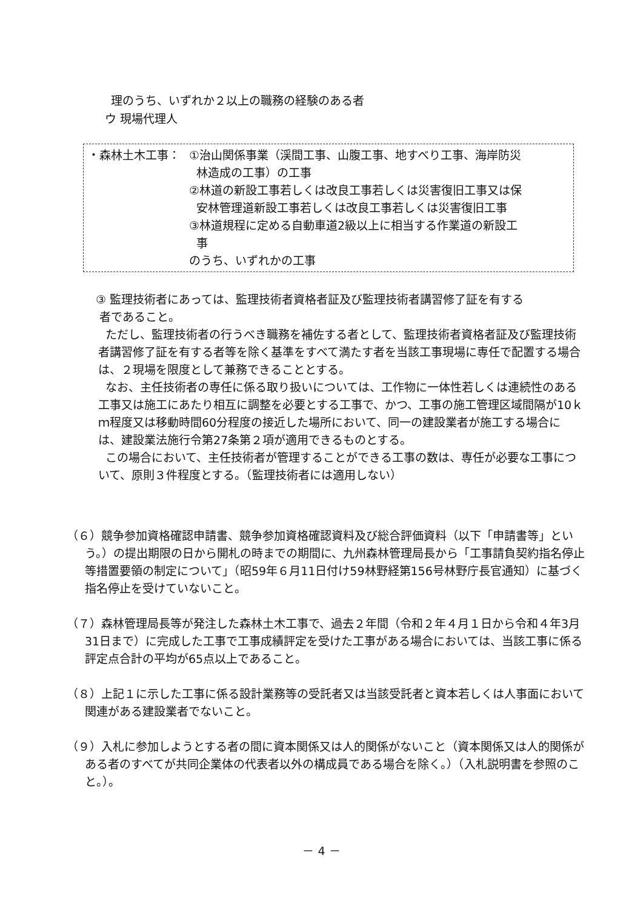理のうち、いずれか２以上の職務の経験のある者
ウ 現場代理人
・森林土木工事： ①治山関係事業（渓間工事、山腹工事、地すべり工事、海岸防災
林造成の工事）の工事
②林道の新設工事若しくは改良工事若しくは災害復旧工事又は保
安林管理道新設工事若しくは改良工事若しくは災害復旧工事
③林道規程に定める自動車道2級以上に相当する作業道の新設工
事
のうち、いずれかの工事
③ 監理技術者にあっては、監理技術者資格者証及び監理技術者講習修了証を有する
者であること。
ただし、監理技術者の行うべき職務を補佐する者として、監理技術者資格者証及び監理技術者講習修了証を有する者等を除く基準をすべて満たす者を当該工事現場に専任で配置する場合は、２現場を限度として兼務できることとする。
なお、主任技術者の専任に係る取り扱いについては、工作物に一体性若しくは連続性のある工事又は施工にあたり相互に調整を必要とする工事で、かつ、工事の施工管理区域間隔が10ｋｍ程度又は移動時間60分程度の接近した場所において、同一の建設業者が施工する場合には、建設業法施行令第27条第２項が適用できるものとする。
この場合において、主任技術者が管理することができる工事の数は、専任が必要な工事について、原則３件程度とする。（監理技術者には適用しない）
（６）競争参加資格確認申請書、競争参加資格確認資料及び総合評価資料（以下「申請書等」という。）の提出期限の日から開札の時までの期間に、九州森林管理局長から「工事請負契約指名停止等措置要領の制定について」（昭59年６月11日付け59林野経第156号林野庁長官通知）に基づく指名停止を受けていないこと。
（７）森林管理局長等が発注した森林土木工事で、過去２年間（令和２年４月１日から令和４年3月31日まで）に完成した工事で工事成績評定を受けた工事がある場合においては、当該工事に係る評定点合計の平均が65点以上であること。
（８）上記１に示した工事に係る設計業務等の受託者又は当該受託者と資本若しくは人事面において関連がある建設業者でないこと。
（９）入札に参加しようとする者の間に資本関係又は人的関係がないこと（資本関係又は人的関係がある者のすべてが共同企業体の代表者以外の構成員である場合を除く。）（入札説明書を参照のこと。）。
－ 4 －